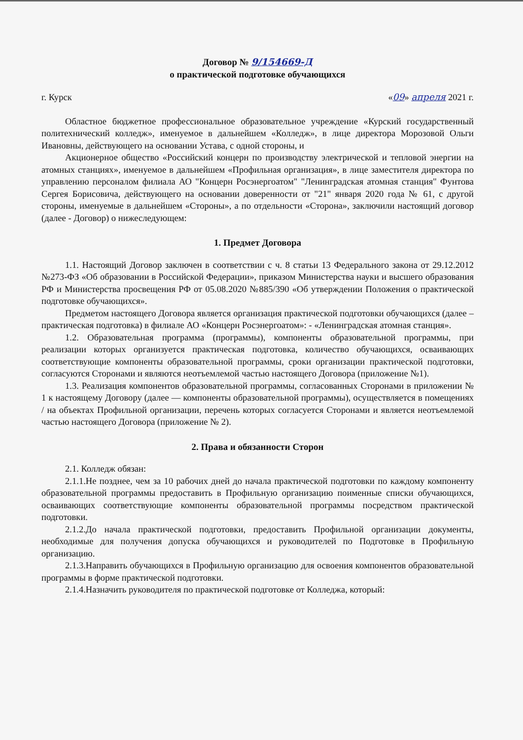Договор № 9/154669-Д
о практической подготовке обучающихся
г. Курск «09» апреля 2021 г.
Областное бюджетное профессиональное образовательное учреждение «Курский государственный политехнический колледж», именуемое в дальнейшем «Колледж», в лице директора Морозовой Ольги Ивановны, действующего на основании Устава, с одной стороны, и
Акционерное общество «Российский концерн по производству электрической и тепловой энергии на атомных станциях», именуемое в дальнейшем «Профильная организация», в лице заместителя директора по управлению персоналом филиала АО "Концерн Росэнергоатом" "Ленинградская атомная станция" Фунтова Сергея Борисовича, действующего на основании доверенности от "21" января 2020 года № 61, с другой стороны, именуемые в дальнейшем «Стороны», а по отдельности «Сторона», заключили настоящий договор (далее - Договор) о нижеследующем:
1. Предмет Договора
1.1. Настоящий Договор заключен в соответствии с ч. 8 статьи 13 Федерального закона от 29.12.2012 №273-ФЗ «Об образовании в Российской Федерации», приказом Министерства науки и высшего образования РФ и Министерства просвещения РФ от 05.08.2020 №885/390 «Об утверждении Положения о практической подготовке обучающихся».
Предметом настоящего Договора является организация практической подготовки обучающихся (далее – практическая подготовка) в филиале АО «Концерн Росэнергоатом»: - «Ленинградская атомная станция».
1.2. Образовательная программа (программы), компоненты образовательной программы, при реализации которых организуется практическая подготовка, количество обучающихся, осваивающих соответствующие компоненты образовательной программы, сроки организации практической подготовки, согласуются Сторонами и являются неотъемлемой частью настоящего Договора (приложение №1).
1.3. Реализация компонентов образовательной программы, согласованных Сторонами в приложении № 1 к настоящему Договору (далее — компоненты образовательной программы), осуществляется в помещениях / на объектах Профильной организации, перечень которых согласуется Сторонами и является неотъемлемой частью настоящего Договора (приложение № 2).
2. Права и обязанности Сторон
2.1. Колледж обязан:
2.1.1.Не позднее, чем за 10 рабочих дней до начала практической подготовки по каждому компоненту образовательной программы предоставить в Профильную организацию поименные списки обучающихся, осваивающих соответствующие компоненты образовательной программы посредством практической подготовки.
2.1.2.До начала практической подготовки, предоставить Профильной организации документы, необходимые для получения допуска обучающихся и руководителей по Подготовке в Профильную организацию.
2.1.3.Направить обучающихся в Профильную организацию для освоения компонентов образовательной программы в форме практической подготовки.
2.1.4.Назначить руководителя по практической подготовке от Колледжа, который: